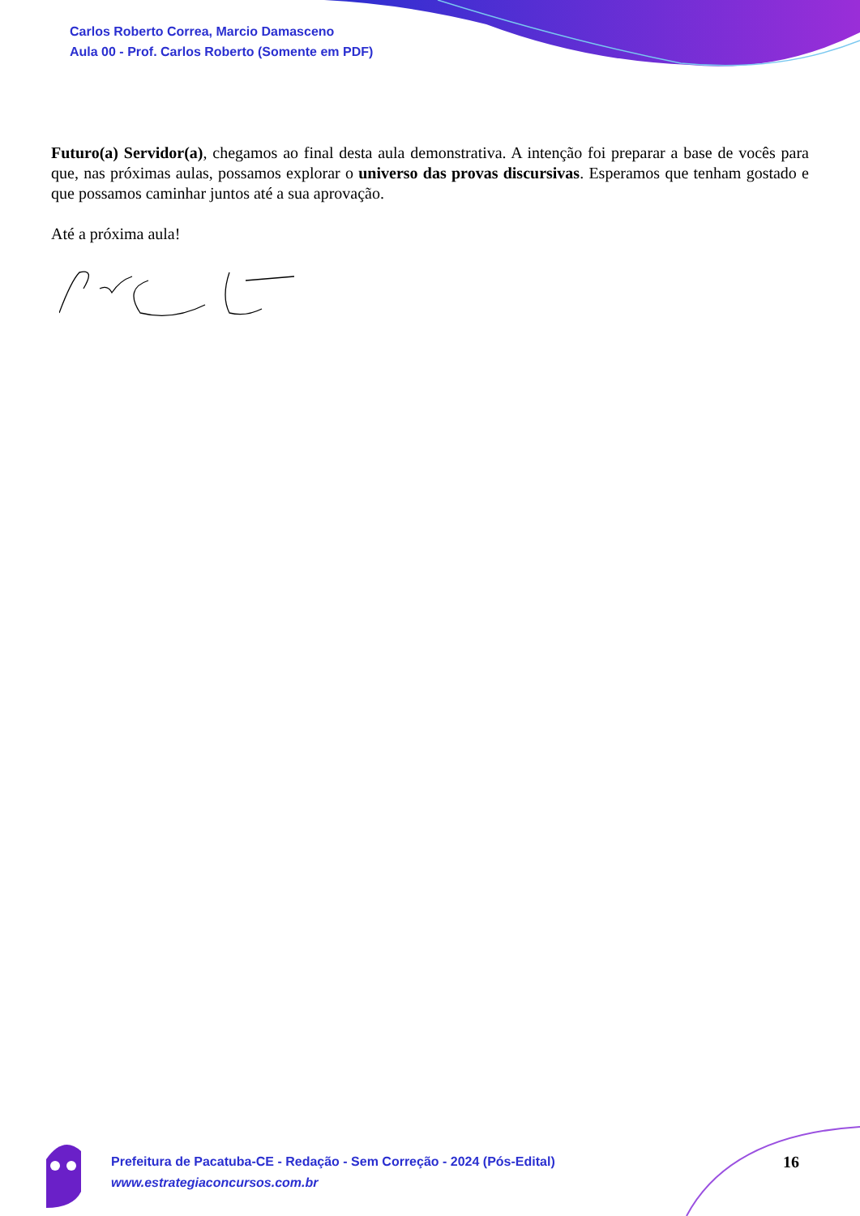Carlos Roberto Correa, Marcio Damasceno
Aula 00 - Prof. Carlos Roberto (Somente em PDF)
Futuro(a) Servidor(a), chegamos ao final desta aula demonstrativa. A intenção foi preparar a base de vocês para que, nas próximas aulas, possamos explorar o universo das provas discursivas. Esperamos que tenham gostado e que possamos caminhar juntos até a sua aprovação.
Até a próxima aula!
Prefeitura de Pacatuba-CE - Redação - Sem Correção - 2024 (Pós-Edital)
www.estrategiaconcursos.com.br
16